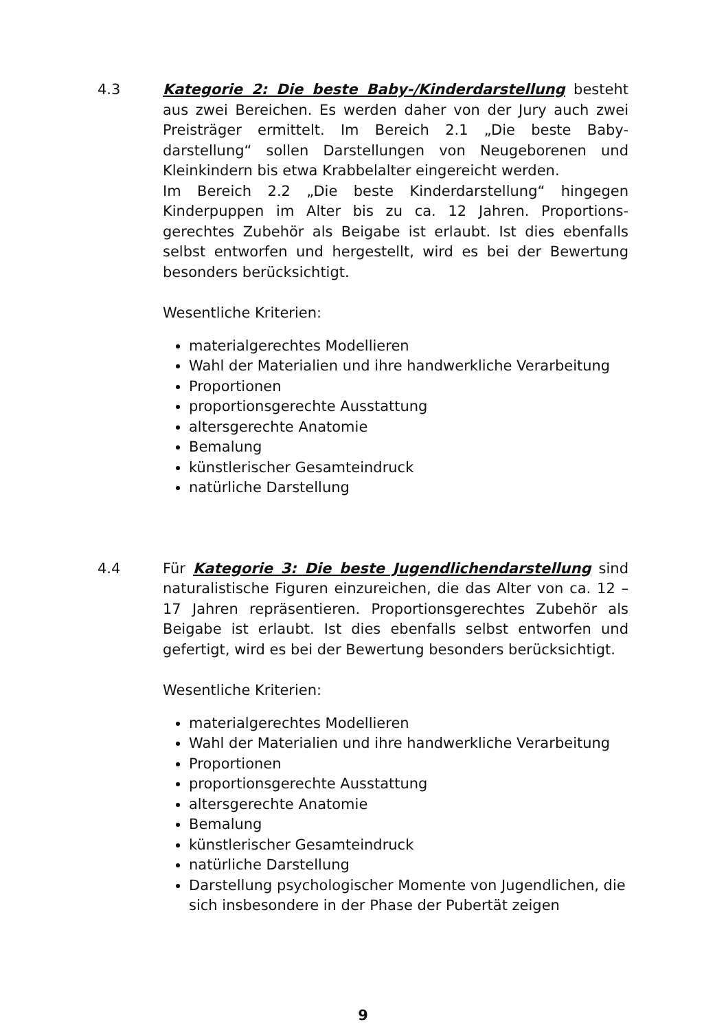4.3 Kategorie 2: Die beste Baby-/Kinderdarstellung besteht aus zwei Bereichen. Es werden daher von der Jury auch zwei Preisträger ermittelt. Im Bereich 2.1 „Die beste Baby-darstellung“ sollen Darstellungen von Neugeborenen und Kleinkindern bis etwa Krabbelalter eingereicht werden.
Im Bereich 2.2 „Die beste Kinderdarstellung“ hingegen Kinderpuppen im Alter bis zu ca. 12 Jahren. Proportions-gerechtes Zubehör als Beigabe ist erlaubt. Ist dies ebenfalls selbst entworfen und hergestellt, wird es bei der Bewertung besonders berücksichtigt.
Wesentliche Kriterien:
materialgerechtes Modellieren
Wahl der Materialien und ihre handwerkliche Verarbeitung
Proportionen
proportionsgerechte Ausstattung
altersgerechte Anatomie
Bemalung
künstlerischer Gesamteindruck
natürliche Darstellung
4.4 Für Kategorie 3: Die beste Jugendlichendarstellung sind naturalistische Figuren einzureichen, die das Alter von ca. 12 – 17 Jahren repräsentieren. Proportionsgerechtes Zubehör als Beigabe ist erlaubt. Ist dies ebenfalls selbst entworfen und gefertigt, wird es bei der Bewertung besonders berücksichtigt.
Wesentliche Kriterien:
materialgerechtes Modellieren
Wahl der Materialien und ihre handwerkliche Verarbeitung
Proportionen
proportionsgerechte Ausstattung
altersgerechte Anatomie
Bemalung
künstlerischer Gesamteindruck
natürliche Darstellung
Darstellung psychologischer Momente von Jugendlichen, die sich insbesondere in der Phase der Pubertät zeigen
9